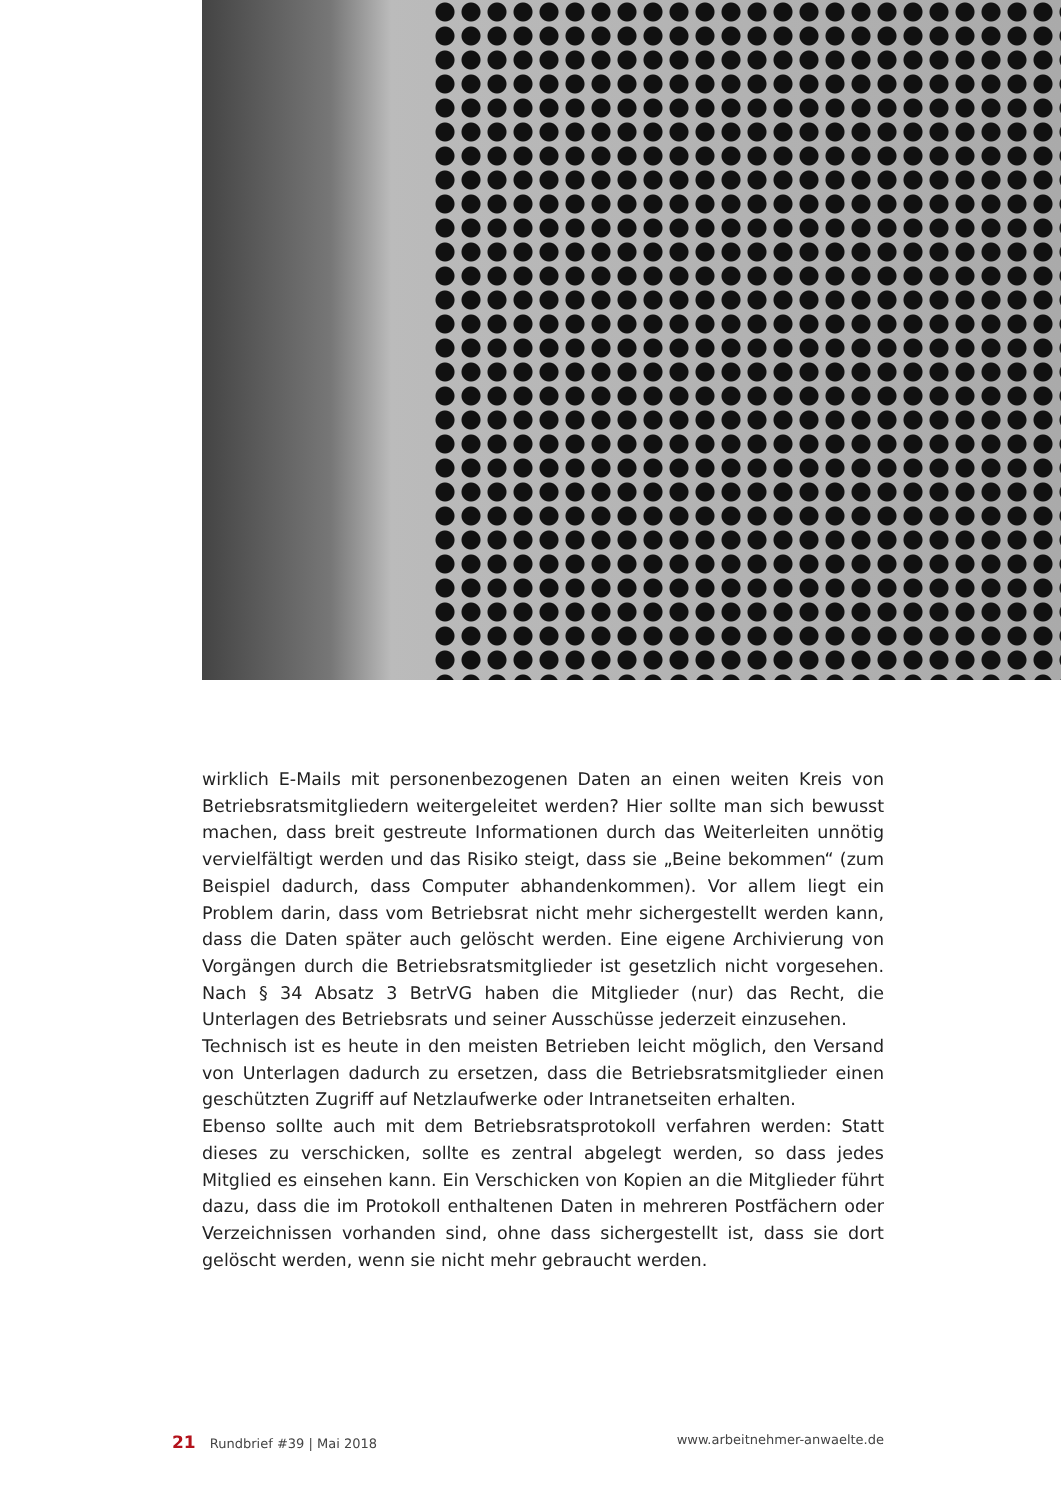wirklich E-Mails mit personenbezogenen Daten an einen weiten Kreis von Betriebsratsmitgliedern weitergeleitet werden? Hier sollte man sich bewusst machen, dass breit gestreute Informationen durch das Weiterleiten unnötig vervielfältigt werden und das Risiko steigt, dass sie „Beine bekommen“ (zum Beispiel dadurch, dass Computer abhandenkommen). Vor allem liegt ein Problem darin, dass vom Betriebsrat nicht mehr sichergestellt werden kann, dass die Daten später auch gelöscht werden. Eine eigene Archivierung von Vorgängen durch die Betriebsratsmitglieder ist gesetzlich nicht vorgesehen. Nach § 34 Absatz 3 BetrVG haben die Mitglieder (nur) das Recht, die Unterlagen des Betriebsrats und seiner Ausschüsse jederzeit einzusehen.
Technisch ist es heute in den meisten Betrieben leicht möglich, den Versand von Unterlagen dadurch zu ersetzen, dass die Betriebsratsmitglieder einen geschützten Zugriff auf Netzlaufwerke oder Intranetseiten erhalten.
Ebenso sollte auch mit dem Betriebsratsprotokoll verfahren werden: Statt dieses zu verschicken, sollte es zentral abgelegt werden, so dass jedes Mitglied es einsehen kann. Ein Verschicken von Kopien an die Mitglieder führt dazu, dass die im Protokoll enthaltenen Daten in mehreren Postfächern oder Verzeichnissen vorhanden sind, ohne dass sichergestellt ist, dass sie dort gelöscht werden, wenn sie nicht mehr gebraucht werden.
21 Rundbrief #39 | Mai 2018 www.arbeitnehmer-anwaelte.de